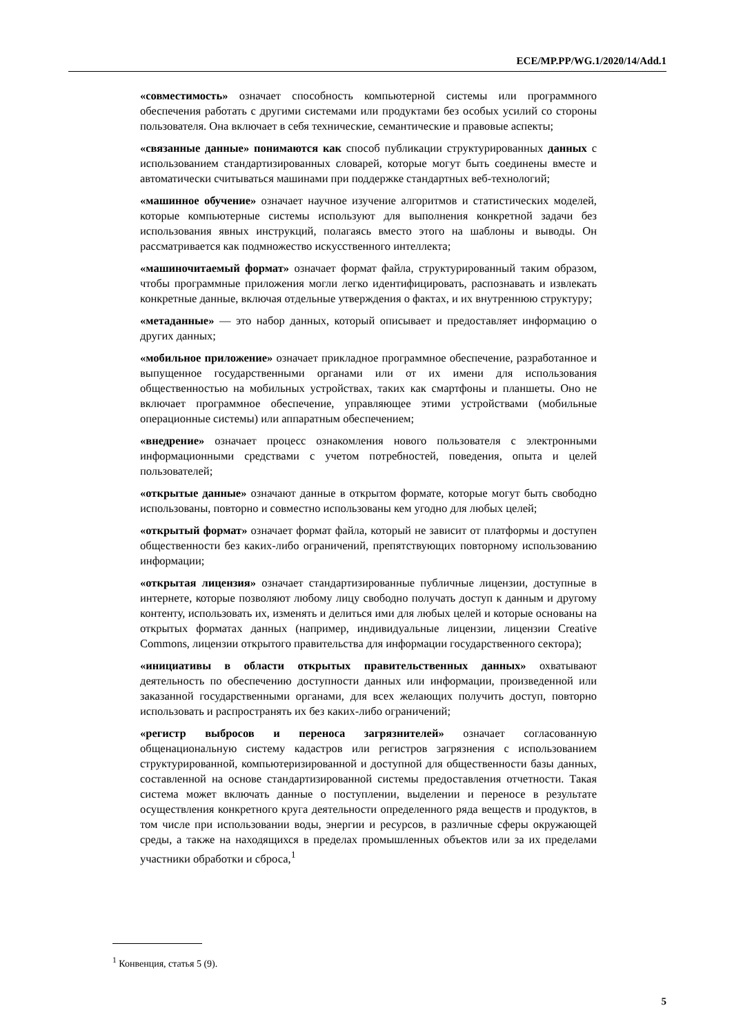ECE/MP.PP/WG.1/2020/14/Add.1
«совместимость» означает способность компьютерной системы или программного обеспечения работать с другими системами или продуктами без особых усилий со стороны пользователя. Она включает в себя технические, семантические и правовые аспекты;
«связанные данные» понимаются как способ публикации структурированных данных с использованием стандартизированных словарей, которые могут быть соединены вместе и автоматически считываться машинами при поддержке стандартных веб-технологий;
«машинное обучение» означает научное изучение алгоритмов и статистических моделей, которые компьютерные системы используют для выполнения конкретной задачи без использования явных инструкций, полагаясь вместо этого на шаблоны и выводы. Он рассматривается как подмножество искусственного интеллекта;
«машиночитаемый формат» означает формат файла, структурированный таким образом, чтобы программные приложения могли легко идентифицировать, распознавать и извлекать конкретные данные, включая отдельные утверждения о фактах, и их внутреннюю структуру;
«метаданные» — это набор данных, который описывает и предоставляет информацию о других данных;
«мобильное приложение» означает прикладное программное обеспечение, разработанное и выпущенное государственными органами или от их имени для использования общественностью на мобильных устройствах, таких как смартфоны и планшеты. Оно не включает программное обеспечение, управляющее этими устройствами (мобильные операционные системы) или аппаратным обеспечением;
«внедрение» означает процесс ознакомления нового пользователя с электронными информационными средствами с учетом потребностей, поведения, опыта и целей пользователей;
«открытые данные» означают данные в открытом формате, которые могут быть свободно использованы, повторно и совместно использованы кем угодно для любых целей;
«открытый формат» означает формат файла, который не зависит от платформы и доступен общественности без каких-либо ограничений, препятствующих повторному использованию информации;
«открытая лицензия» означает стандартизированные публичные лицензии, доступные в интернете, которые позволяют любому лицу свободно получать доступ к данным и другому контенту, использовать их, изменять и делиться ими для любых целей и которые основаны на открытых форматах данных (например, индивидуальные лицензии, лицензии Creative Commons, лицензии открытого правительства для информации государственного сектора);
«инициативы в области открытых правительственных данных» охватывают деятельность по обеспечению доступности данных или информации, произведенной или заказанной государственными органами, для всех желающих получить доступ, повторно использовать и распространять их без каких-либо ограничений;
«регистр выбросов и переноса загрязнителей» означает согласованную общенациональную систему кадастров или регистров загрязнения с использованием структурированной, компьютеризированной и доступной для общественности базы данных, составленной на основе стандартизированной системы предоставления отчетности. Такая система может включать данные о поступлении, выделении и переносе в результате осуществления конкретного круга деятельности определенного ряда веществ и продуктов, в том числе при использовании воды, энергии и ресурсов, в различные сферы окружающей среды, а также на находящихся в пределах промышленных объектов или за их пределами участники обработки и сброса,<sup>1</sup>
<sup>1</sup> Конвенция, статья 5 (9).
5